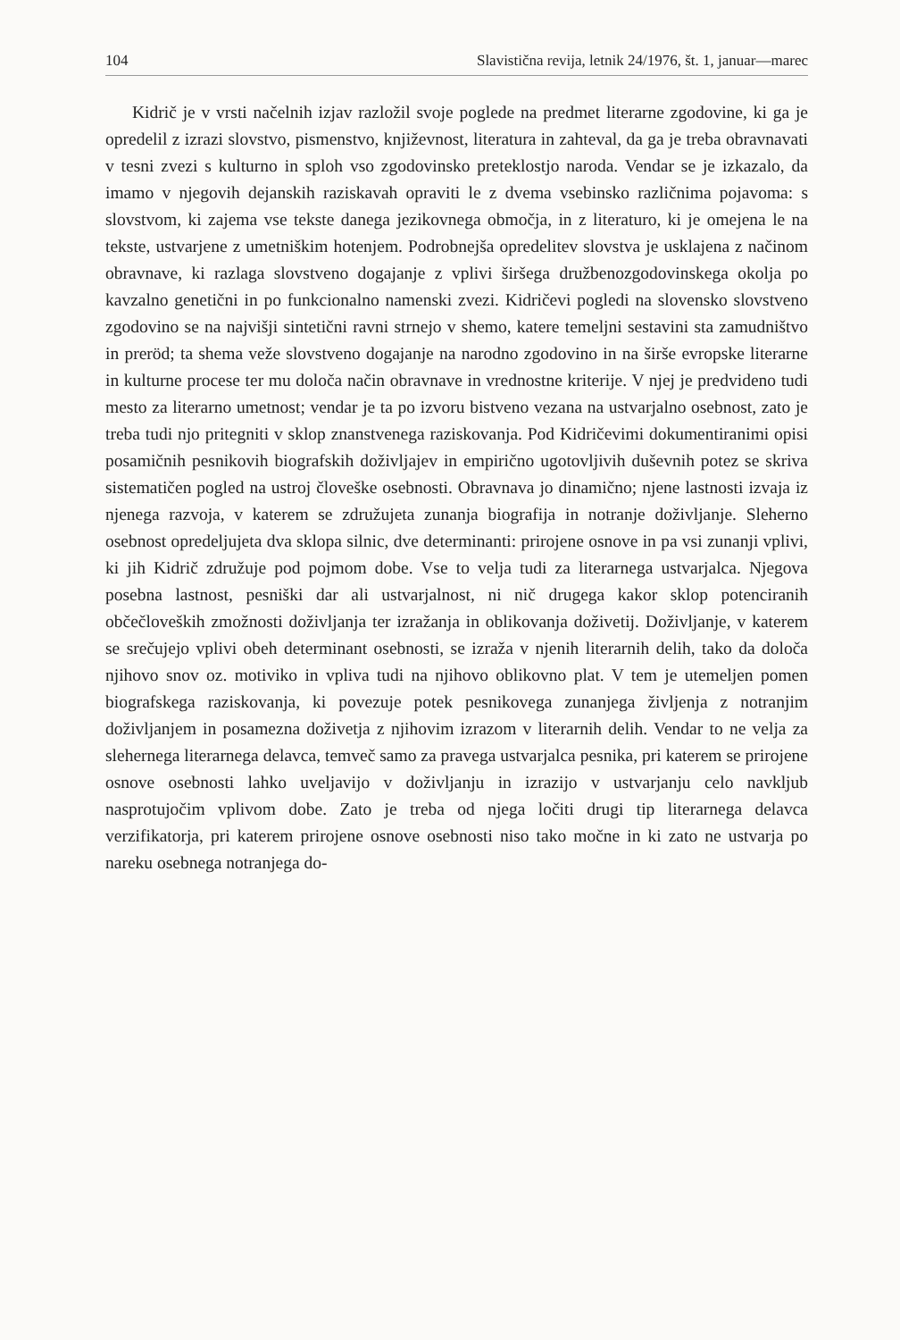104 Slavistična revija, letnik 24/1976, št. 1, januar—marec
Kidrič je v vrsti načelnih izjav razložil svoje poglede na predmet literarne zgodovine, ki ga je opredelil z izrazi slovstvo, pismenstvo, književnost, literatura in zahteval, da ga je treba obravnavati v tesni zvezi s kulturno in sploh vso zgodovinsko preteklostjo naroda. Vendar se je izkazalo, da imamo v njegovih dejanskih raziskavah opraviti le z dvema vsebinsko različnima pojavoma: s slovstvom, ki zajema vse tekste danega jezikovnega območja, in z literaturo, ki je omejena le na tekste, ustvarjene z umetniškim hotenjem. Podrobnejša opredelitev slovstva je usklajena z načinom obravnave, ki razlaga slovstveno dogajanje z vplivi širšega družbenozgodovinskega okolja po kavzalno genetični in po funkcionalno namenski zvezi. Kidričevi pogledi na slovensko slovstveno zgodovino se na najvišji sintetični ravni strnejo v shemo, katere temeljni sestavini sta zamudništvo in preröd; ta shema veže slovstveno dogajanje na narodno zgodovino in na širše evropske literarne in kulturne procese ter mu določa način obravnave in vrednostne kriterije. V njej je predvideno tudi mesto za literarno umetnost; vendar je ta po izvoru bistveno vezana na ustvarjalno osebnost, zato je treba tudi njo pritegniti v sklop znanstvenega raziskovanja. Pod Kidričevimi dokumentiranimi opisi posamičnih pesnikovih biografskih doživljajev in empirično ugotovljivih duševnih potez se skriva sistematičen pogled na ustroj človeške osebnosti. Obravnava jo dinamično; njene lastnosti izvaja iz njenega razvoja, v katerem se združujeta zunanja biografija in notranje doživljanje. Sleherno osebnost opredeljujeta dva sklopa silnic, dve determinanti: prirojene osnove in pa vsi zunanji vplivi, ki jih Kidrič združuje pod pojmom dobe. Vse to velja tudi za literarnega ustvarjalca. Njegova posebna lastnost, pesniški dar ali ustvarjalnost, ni nič drugega kakor sklop potenciranih občečloveških zmožnosti doživljanja ter izražanja in oblikovanja doživetij. Doživljanje, v katerem se srečujejo vplivi obeh determinant osebnosti, se izraža v njenih literarnih delih, tako da določa njihovo snov oz. motiviko in vpliva tudi na njihovo oblikovno plat. V tem je utemeljen pomen biografskega raziskovanja, ki povezuje potek pesnikovega zunanjega življenja z notranjim doživljanjem in posamezna doživetja z njihovim izrazom v literarnih delih. Vendar to ne velja za slehernega literarnega delavca, temveč samo za pravega ustvarjalca pesnika, pri katerem se prirojene osnove osebnosti lahko uveljavijo v doživljanju in izrazijo v ustvarjanju celo navkljub nasprotujočim vplivom dobe. Zato je treba od njega ločiti drugi tip literarnega delavca verzifikatorja, pri katerem prirojene osnove osebnosti niso tako močne in ki zato ne ustvarja po nareku osebnega notranjega do-